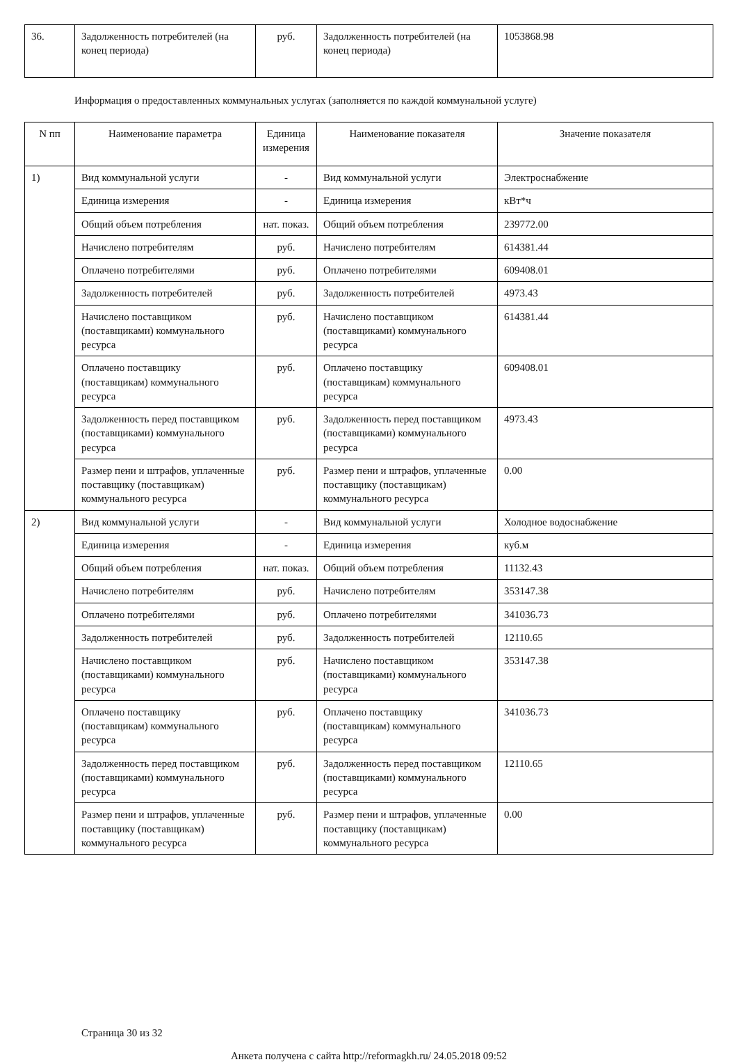| 36. | Задолженность потребителей (на конец периода) | руб. | Задолженность потребителей (на конец периода) | 1053868.98 |
Информация о предоставленных коммунальных услугах (заполняется по каждой коммунальной услуге)
| N пп | Наименование параметра | Единица измерения | Наименование показателя | Значение показателя |
| --- | --- | --- | --- | --- |
| 1) | Вид коммунальной услуги | - | Вид коммунальной услуги | Электроснабжение |
| | Единица измерения | - | Единица измерения | кВт*ч |
| | Общий объем потребления | нат. показ. | Общий объем потребления | 239772.00 |
| | Начислено потребителям | руб. | Начислено потребителям | 614381.44 |
| | Оплачено потребителями | руб. | Оплачено потребителями | 609408.01 |
| | Задолженность потребителей | руб. | Задолженность потребителей | 4973.43 |
| | Начислено поставщиком (поставщиками) коммунального ресурса | руб. | Начислено поставщиком (поставщиками) коммунального ресурса | 614381.44 |
| | Оплачено поставщику (поставщикам) коммунального ресурса | руб. | Оплачено поставщику (поставщикам) коммунального ресурса | 609408.01 |
| | Задолженность перед поставщиком (поставщиками) коммунального ресурса | руб. | Задолженность перед поставщиком (поставщиками) коммунального ресурса | 4973.43 |
| | Размер пени и штрафов, уплаченные поставщику (поставщикам) коммунального ресурса | руб. | Размер пени и штрафов, уплаченные поставщику (поставщикам) коммунального ресурса | 0.00 |
| 2) | Вид коммунальной услуги | - | Вид коммунальной услуги | Холодное водоснабжение |
| | Единица измерения | - | Единица измерения | куб.м |
| | Общий объем потребления | нат. показ. | Общий объем потребления | 11132.43 |
| | Начислено потребителям | руб. | Начислено потребителям | 353147.38 |
| | Оплачено потребителями | руб. | Оплачено потребителями | 341036.73 |
| | Задолженность потребителей | руб. | Задолженность потребителей | 12110.65 |
| | Начислено поставщиком (поставщиками) коммунального ресурса | руб. | Начислено поставщиком (поставщиками) коммунального ресурса | 353147.38 |
| | Оплачено поставщику (поставщикам) коммунального ресурса | руб. | Оплачено поставщику (поставщикам) коммунального ресурса | 341036.73 |
| | Задолженность перед поставщиком (поставщиками) коммунального ресурса | руб. | Задолженность перед поставщиком (поставщиками) коммунального ресурса | 12110.65 |
| | Размер пени и штрафов, уплаченные поставщику (поставщикам) коммунального ресурса | руб. | Размер пени и штрафов, уплаченные поставщику (поставщикам) коммунального ресурса | 0.00 |
Страница 30 из 32
Анкета получена с сайта http://reformagkh.ru/ 24.05.2018 09:52